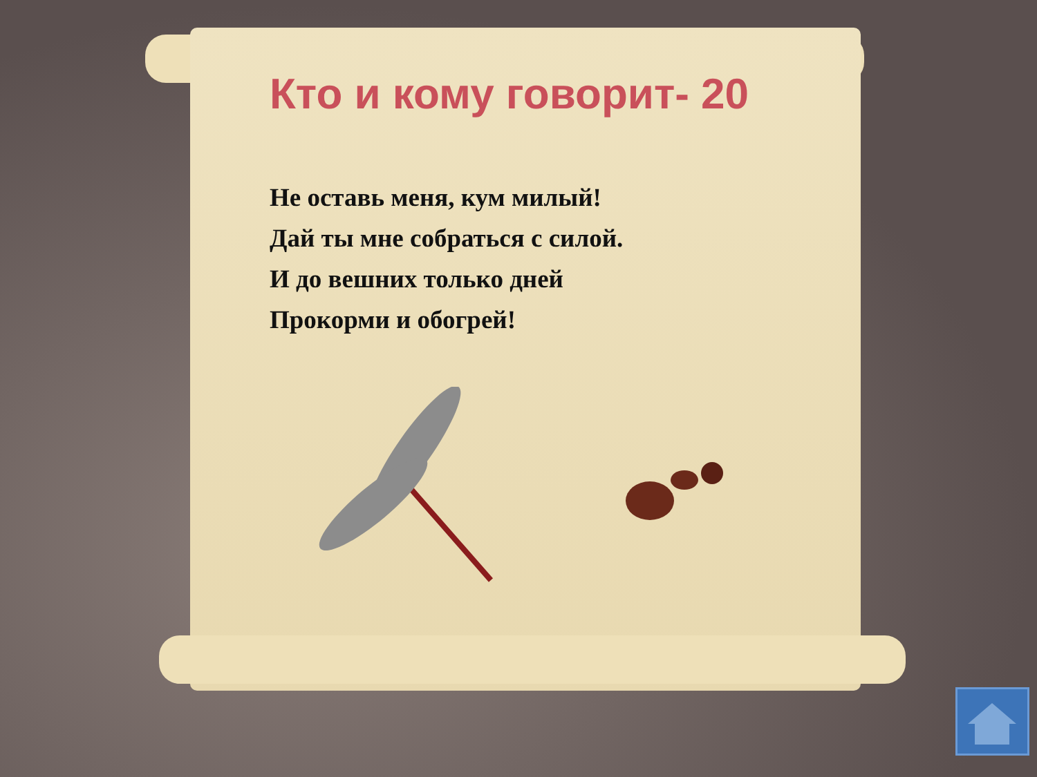Кто и кому говорит- 20
Не оставь меня, кум милый!
Дай ты мне собраться с силой.
И до вешних только дней
Прокорми и обогрей!